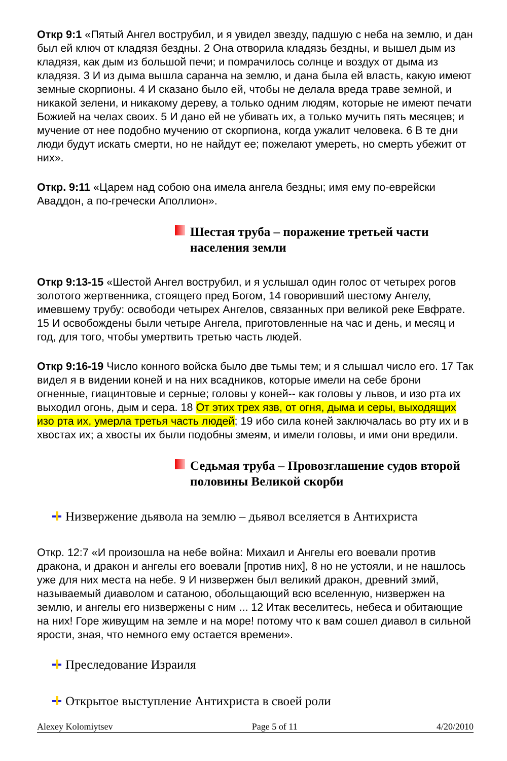Откр 9:1 «Пятый Ангел вострубил, и я увидел звезду, падшую с неба на землю, и дан был ей ключ от кладязя бездны. 2 Она отворила кладязь бездны, и вышел дым из кладязя, как дым из большой печи; и помрачилось солнце и воздух от дыма из кладязя. 3 И из дыма вышла саранча на землю, и дана была ей власть, какую имеют земные скорпионы. 4 И сказано было ей, чтобы не делала вреда траве земной, и никакой зелени, и никакому дереву, а только одним людям, которые не имеют печати Божией на челах своих. 5 И дано ей не убивать их, а только мучить пять месяцев; и мучение от нее подобно мучению от скорпиона, когда ужалит человека. 6 В те дни люди будут искать смерти, но не найдут ее; пожелают умереть, но смерть убежит от них».
Откр. 9:11 «Царем над собою она имела ангела бездны; имя ему по-еврейски Аваддон, а по-гречески Аполлион».
Шестая труба – поражение третьей части населения земли
Откр 9:13-15 «Шестой Ангел вострубил, и я услышал один голос от четырех рогов золотого жертвенника, стоящего пред Богом, 14 говоривший шестому Ангелу, имевшему трубу: освободи четырех Ангелов, связанных при великой реке Евфрате. 15 И освобождены были четыре Ангела, приготовленные на час и день, и месяц и год, для того, чтобы умертвить третью часть людей.
Откр 9:16-19 Число конного войска было две тьмы тем; и я слышал число его. 17 Так видел я в видении коней и на них всадников, которые имели на себе брони огненные, гиацинтовые и серные; головы у коней-- как головы у львов, и изо рта их выходил огонь, дым и сера. 18 От этих трех язв, от огня, дыма и серы, выходящих изо рта их, умерла третья часть людей; 19 ибо сила коней заключалась во рту их и в хвостах их; а хвосты их были подобны змеям, и имели головы, и ими они вредили.
Седьмая труба – Провозглашение судов второй половины Великой скорби
Низвержение дьявола на землю – дьявол вселяется в Антихриста
Откр. 12:7 «И произошла на небе война: Михаил и Ангелы его воевали против дракона, и дракон и ангелы его воевали [против них], 8 но не устояли, и не нашлось уже для них места на небе. 9 И низвержен был великий дракон, древний змий, называемый диаволом и сатаною, обольщающий всю вселенную, низвержен на землю, и ангелы его низвержены с ним ... 12 Итак веселитесь, небеса и обитающие на них! Горе живущим на земле и на море! потому что к вам сошел диавол в сильной ярости, зная, что немного ему остается времени».
Преследование Израиля
Открытое выступление Антихриста в своей роли
Alexey Kolomiytsev Page 5 of 11 4/20/2010